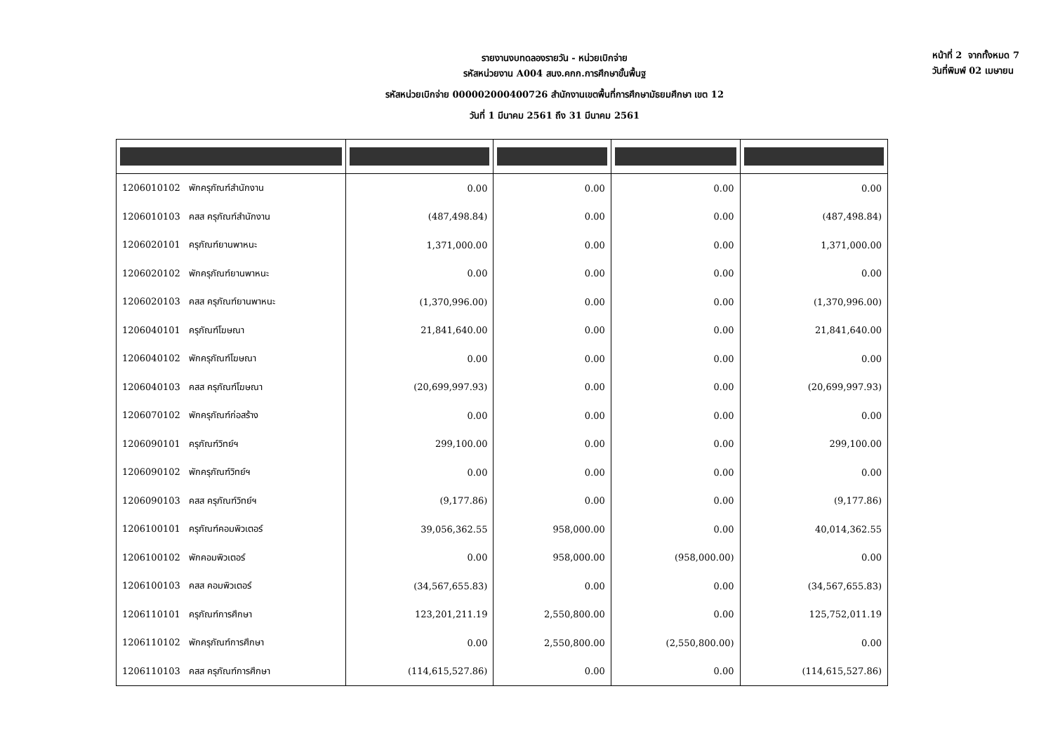หน้าที่ 2 จากทั้งหมด 7
วันที่พิมพ์ 02 เมษายน
รายงานงบทดลองรายวัน - หน่วยเบิกจ่าย
รหัสหน่วยงาน A004 สนง.คกก.การศึกษาขั้นพื้นฐ
รหัสหน่วยเบิกจ่าย 000002000400726 สำนักงานเขตพื้นที่การศึกษามัธยมศึกษา เขต 12
วันที่ 1 มีนาคม 2561 ถึง 31 มีนาคม 2561
| 1206010102 พักครุภัณฑ์สำนักงาน | 0.00 | 0.00 | 0.00 | 0.00 |
| 1206010103 คสส ครุภัณฑ์สำนักงาน | (487,498.84) | 0.00 | 0.00 | (487,498.84) |
| 1206020101 ครุภัณฑ์ยานพาหนะ | 1,371,000.00 | 0.00 | 0.00 | 1,371,000.00 |
| 1206020102 พักครุภัณฑ์ยานพาหนะ | 0.00 | 0.00 | 0.00 | 0.00 |
| 1206020103 คสส ครุภัณฑ์ยานพาหนะ | (1,370,996.00) | 0.00 | 0.00 | (1,370,996.00) |
| 1206040101 ครุภัณฑ์โฆษณา | 21,841,640.00 | 0.00 | 0.00 | 21,841,640.00 |
| 1206040102 พักครุภัณฑ์โฆษณา | 0.00 | 0.00 | 0.00 | 0.00 |
| 1206040103 คสส ครุภัณฑ์โฆษณา | (20,699,997.93) | 0.00 | 0.00 | (20,699,997.93) |
| 1206070102 พักครุภัณฑ์ก่อสร้าง | 0.00 | 0.00 | 0.00 | 0.00 |
| 1206090101 ครุภัณฑ์วิทย์ฯ | 299,100.00 | 0.00 | 0.00 | 299,100.00 |
| 1206090102 พักครุภัณฑ์วิทย์ฯ | 0.00 | 0.00 | 0.00 | 0.00 |
| 1206090103 คสส ครุภัณฑ์วิทย์ฯ | (9,177.86) | 0.00 | 0.00 | (9,177.86) |
| 1206100101 ครุภัณฑ์คอมพิวเตอร์ | 39,056,362.55 | 958,000.00 | 0.00 | 40,014,362.55 |
| 1206100102 พักคอมพิวเตอร์ | 0.00 | 958,000.00 | (958,000.00) | 0.00 |
| 1206100103 คสส คอมพิวเตอร์ | (34,567,655.83) | 0.00 | 0.00 | (34,567,655.83) |
| 1206110101 ครุภัณฑ์การศึกษา | 123,201,211.19 | 2,550,800.00 | 0.00 | 125,752,011.19 |
| 1206110102 พักครุภัณฑ์การศึกษา | 0.00 | 2,550,800.00 | (2,550,800.00) | 0.00 |
| 1206110103 คสส ครุภัณฑ์การศึกษา | (114,615,527.86) | 0.00 | 0.00 | (114,615,527.86) |